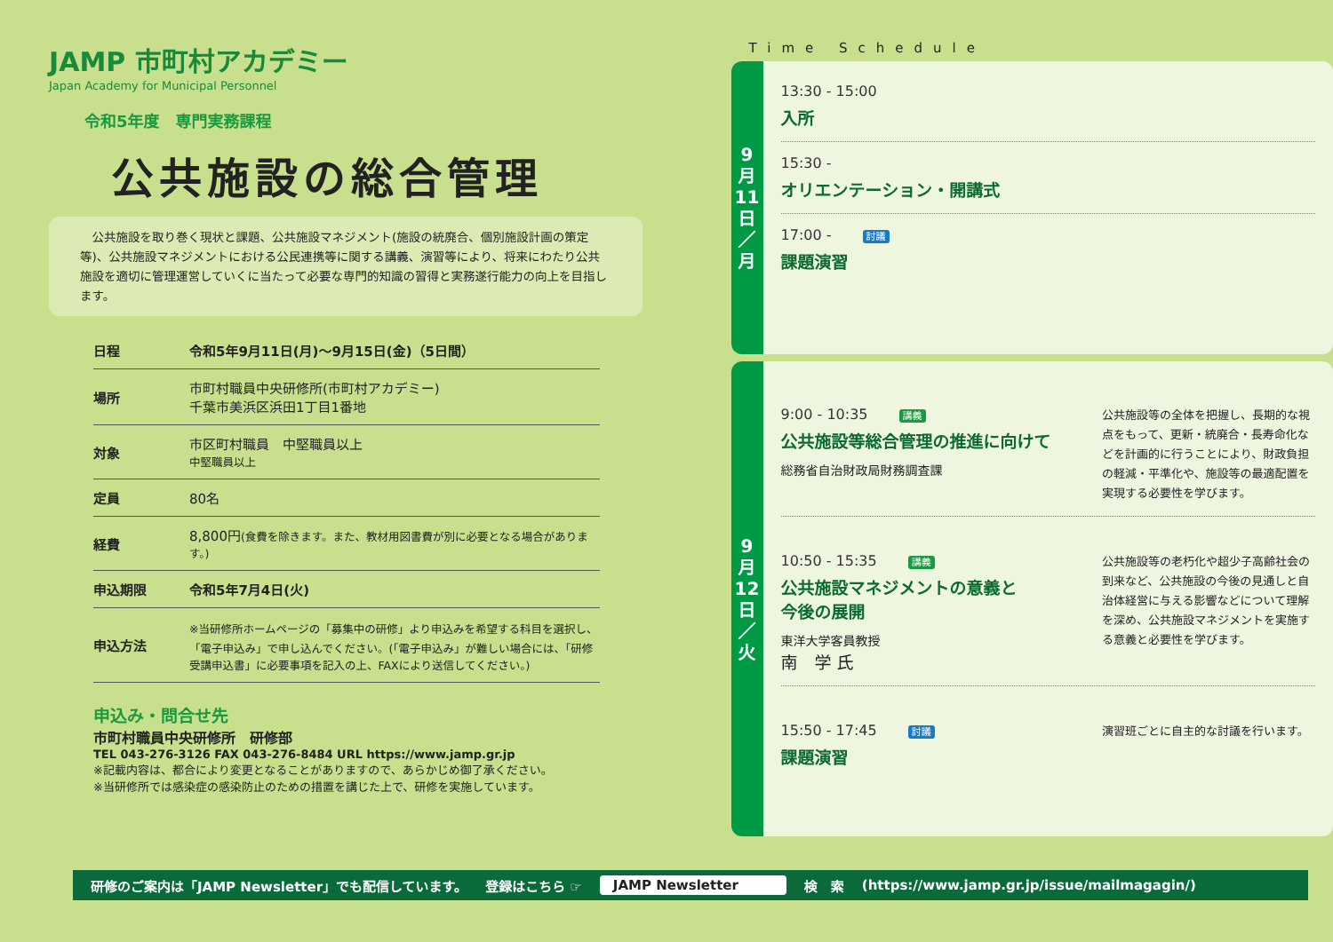JAMP 市町村アカデミー
Japan Academy for Municipal Personnel
令和5年度　専門実務課程
公共施設の総合管理
　公共施設を取り巻く現状と課題、公共施設マネジメント(施設の統廃合、個別施設計画の策定等)、公共施設マネジメントにおける公民連携等に関する講義、演習等により、将来にわたり公共施設を適切に管理運営していくに当たって必要な専門的知識の習得と実務遂行能力の向上を目指します。
| 日程 | 令和5年9月11日(月)～9月15日(金)（5日間） |
| 場所 | 市町村職員中央研修所(市町村アカデミー) 千葉市美浜区浜田1丁目1番地 |
| 対象 | 市区町村職員 中堅職員以上 中堅職員以上 |
| 定員 | 80名 |
| 経費 | 8,800円 (食費を除きます。また、教材用図書費が別に必要となる場合があります。) |
| 申込期限 | 令和5年7月4日(火) |
| 申込方法 | ※当研修所ホームページの「募集中の研修」より申込みを希望する科目を選択し、「電子申込み」で申し込んでください。(「電子申込み」が難しい場合には、「研修受講申込書」に必要事項を記入の上、FAXにより送信してください。) |
申込み・問合せ先
市町村職員中央研修所　研修部
TEL 043-276-3126 FAX 043-276-8484 URL https://www.jamp.gr.jp
※記載内容は、都合により変更となることがありますので、あらかじめ御了承ください。
※当研修所では感染症の感染防止のための措置を講じた上で、研修を実施しています。
Time Schedule
9
月
11
日
／
月
13:30 - 15:00
入所
15:30 -
オリエンテーション・開講式
17:00 - 討議
課題演習
9
月
12
日
／
火
9:00 - 10:35 講義
公共施設等総合管理の推進に向けて
総務省自治財政局財務調査課
公共施設等の全体を把握し、長期的な視点をもって、更新・統廃合・長寿命化などを計画的に行うことにより、財政負担の軽減・平準化や、施設等の最適配置を実現する必要性を学びます。
10:50 - 15:35 講義
公共施設マネジメントの意義と
今後の展開
東洋大学客員教授
南　学 氏
公共施設等の老朽化や超少子高齢社会の到来など、公共施設の今後の見通しと自治体経営に与える影響などについて理解を深め、公共施設マネジメントを実施する意義と必要性を学びます。
15:50 - 17:45 討議
課題演習
演習班ごとに自主的な討議を行います。
研修のご案内は「JAMP Newsletter」でも配信しています。 登録はこちら ☞ JAMP Newsletter 検　索 (https://www.jamp.gr.jp/issue/mailmagagin/)